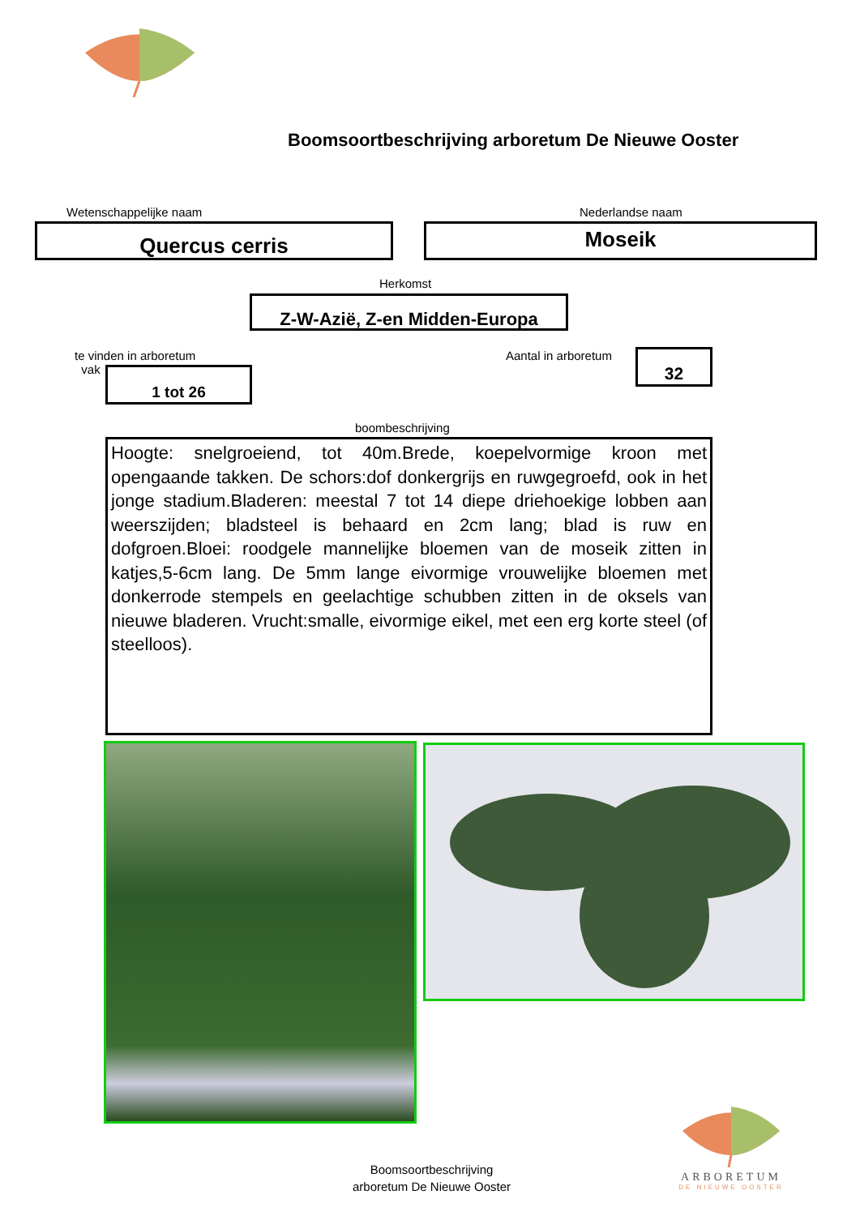Boomsoortbeschrijving arboretum De Nieuwe Ooster
Wetenschappelijke naam Nederlandse naam
Quercus cerris Moseik
Herkomst
Z-W-Azië, Z-en Midden-Europa
te vinden in arboretum
vak
1 tot 26
Aantal in arboretum 32
boombeschrijving
Hoogte: snelgroeiend, tot 40m.Brede, koepelvormige kroon met opengaande takken. De schors:dof donkergrijs en ruwgegroefd, ook in het jonge stadium.Bladeren: meestal 7 tot 14 diepe driehoekige lobben aan weerszijden; bladsteel is behaard en 2cm lang; blad is ruw en dofgroen.Bloei: roodgele mannelijke bloemen van de moseik zitten in katjes,5-6cm lang. De 5mm lange eivormige vrouwelijke bloemen met donkerrode stempels en geelachtige schubben zitten in de oksels van nieuwe bladeren. Vrucht:smalle, eivormige eikel, met een erg korte steel (of steelloos).
ARBORETUM
DE NIEUWE OOSTER
Boomsoortbeschrijving
arboretum De Nieuwe Ooster